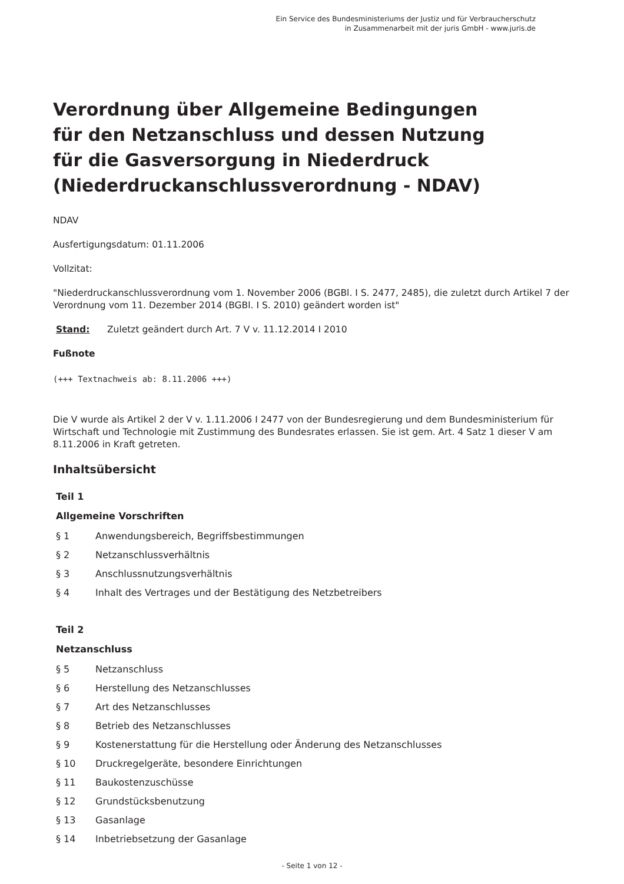Ein Service des Bundesministeriums der Justiz und für Verbraucherschutz
in Zusammenarbeit mit der juris GmbH - www.juris.de
Verordnung über Allgemeine Bedingungen
für den Netzanschluss und dessen Nutzung
für die Gasversorgung in Niederdruck
(Niederdruckanschlussverordnung - NDAV)
NDAV
Ausfertigungsdatum: 01.11.2006
Vollzitat:
"Niederdruckanschlussverordnung vom 1. November 2006 (BGBl. I S. 2477, 2485), die zuletzt durch Artikel 7 der Verordnung vom 11. Dezember 2014 (BGBl. I S. 2010) geändert worden ist"
Stand: Zuletzt geändert durch Art. 7 V v. 11.12.2014 I 2010
Fußnote
(+++ Textnachweis ab: 8.11.2006 +++)
Die V wurde als Artikel 2 der V v. 1.11.2006 I 2477 von der Bundesregierung und dem Bundesministerium für Wirtschaft und Technologie mit Zustimmung des Bundesrates erlassen. Sie ist gem. Art. 4 Satz 1 dieser V am 8.11.2006 in Kraft getreten.
Inhaltsübersicht
Teil 1
Allgemeine Vorschriften
§ 1 Anwendungsbereich, Begriffsbestimmungen
§ 2 Netzanschlussverhältnis
§ 3 Anschlussnutzungsverhältnis
§ 4 Inhalt des Vertrages und der Bestätigung des Netzbetreibers
Teil 2
Netzanschluss
§ 5 Netzanschluss
§ 6 Herstellung des Netzanschlusses
§ 7 Art des Netzanschlusses
§ 8 Betrieb des Netzanschlusses
§ 9 Kostenerstattung für die Herstellung oder Änderung des Netzanschlusses
§ 10 Druckregelgeräte, besondere Einrichtungen
§ 11 Baukostenzuschüsse
§ 12 Grundstücksbenutzung
§ 13 Gasanlage
§ 14 Inbetriebsetzung der Gasanlage
- Seite 1 von 12 -